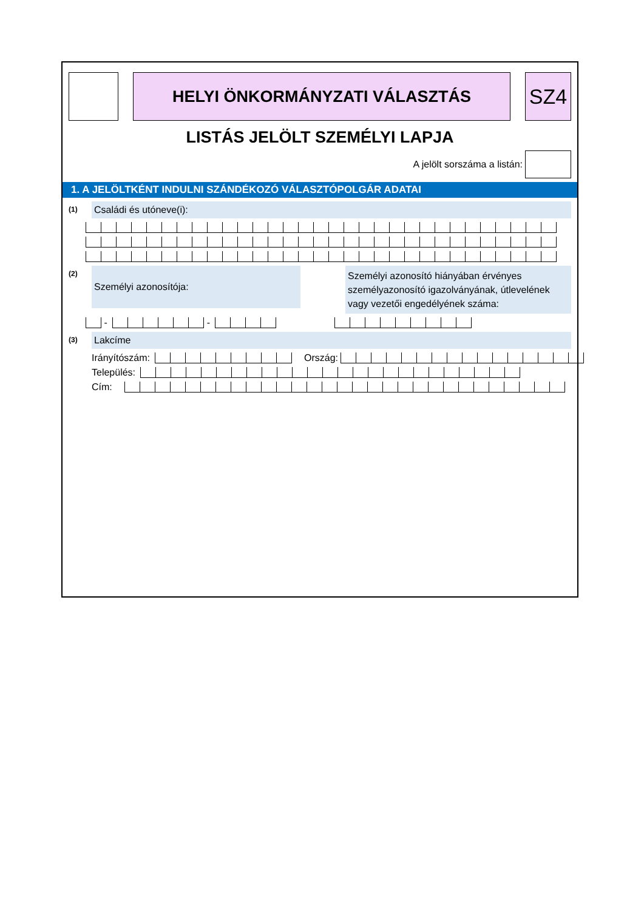HELYI ÖNKORMÁNYZATI VÁLASZTÁS
SZ4
LISTÁS JELÖLT SZEMÉLYI LAPJA
A jelölt sorszáma a listán:
1. A JELÖLTKÉNT INDULNI SZÁNDÉKOZÓ VÁLASZTÓPOLGÁR ADATAI
(1)
Családi és utóneve(i):
(2)
Személyi azonosítója:
Személyi azonosító hiányában érvényes személyazonosító igazolványának, útlevelének vagy vezetői engedélyének száma:
-
-
(3)
Lakcíme
Irányítószám:
Ország:
Település:
Cím: